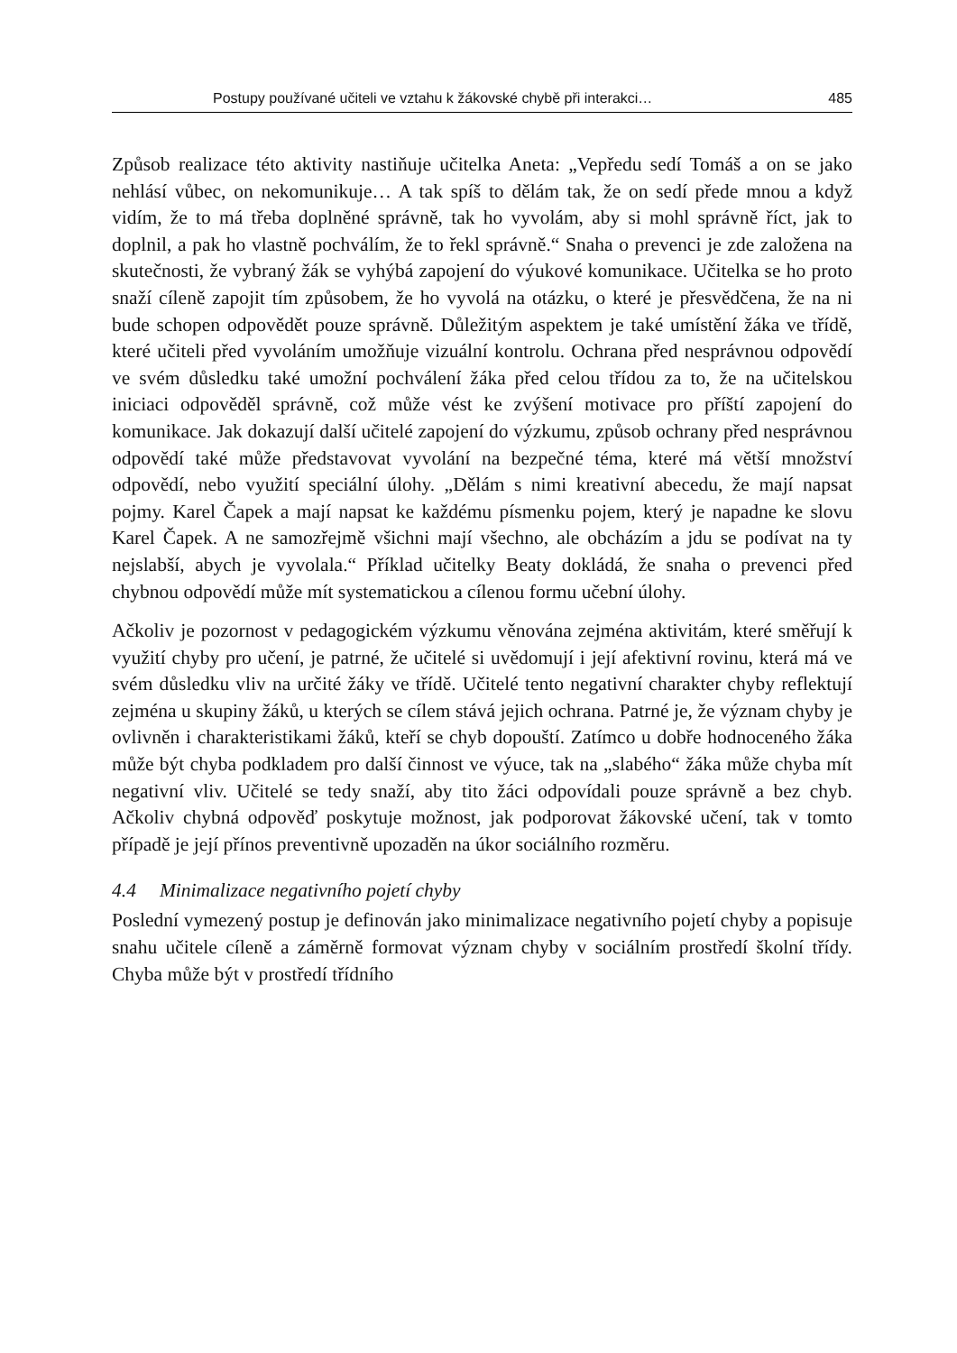Postupy používané učiteli ve vztahu k žákovské chybě při interakci… 485
Způsob realizace této aktivity nastiňuje učitelka Aneta: „Vepředu sedí Tomáš a on se jako nehlásí vůbec, on nekomunikuje… A tak spíš to dělám tak, že on sedí přede mnou a když vidím, že to má třeba doplněné správně, tak ho vyvolám, aby si mohl správně říct, jak to doplnil, a pak ho vlastně pochválím, že to řekl správně.“ Snaha o prevenci je zde založena na skutečnosti, že vybraný žák se vyhýbá zapojení do výukové komunikace. Učitelka se ho proto snaží cíleně zapojit tím způsobem, že ho vyvolá na otázku, o které je přesvědčena, že na ni bude schopen odpovědět pouze správně. Důležitým aspektem je také umístění žáka ve třídě, které učiteli před vyvoláním umožňuje vizuální kontrolu. Ochrana před nesprávnou odpovědí ve svém důsledku také umožní pochválení žáka před celou třídou za to, že na učitelskou iniciaci odpověděl správně, což může vést ke zvýšení motivace pro příští zapojení do komunikace. Jak dokazují další učitelé zapojení do výzkumu, způsob ochrany před nesprávnou odpovědí také může představovat vyvolání na bezpečné téma, které má větší množství odpovědí, nebo využití speciální úlohy. „Dělám s nimi kreativní abecedu, že mají napsat pojmy. Karel Čapek a mají napsat ke každému písmenku pojem, který je napadne ke slovu Karel Čapek. A ne samozřejmě všichni mají všechno, ale obcházím a jdu se podívat na ty nejslabší, abych je vyvolala.“ Příklad učitelky Beaty dokládá, že snaha o prevenci před chybnou odpovědí může mít systematickou a cílenou formu učební úlohy.
Ačkoliv je pozornost v pedagogickém výzkumu věnována zejména aktivitám, které směřují k využití chyby pro učení, je patrné, že učitelé si uvědomují i její afektivní rovinu, která má ve svém důsledku vliv na určité žáky ve třídě. Učitelé tento negativní charakter chyby reflektují zejména u skupiny žáků, u kterých se cílem stává jejich ochrana. Patrné je, že význam chyby je ovlivněn i charakteristikami žáků, kteří se chyb dopouští. Zatímco u dobře hodnoceného žáka může být chyba podkladem pro další činnost ve výuce, tak na „slabého“ žáka může chyba mít negativní vliv. Učitelé se tedy snaží, aby tito žáci odpovídali pouze správně a bez chyb. Ačkoliv chybná odpověď poskytuje možnost, jak podporovat žákovské učení, tak v tomto případě je její přínos preventivně upozaděn na úkor sociálního rozměru.
4.4 Minimalizace negativního pojetí chyby
Poslední vymezený postup je definován jako minimalizace negativního pojetí chyby a popisuje snahu učitele cíleně a záměrně formovat význam chyby v sociálním prostředí školní třídy. Chyba může být v prostředí třídního